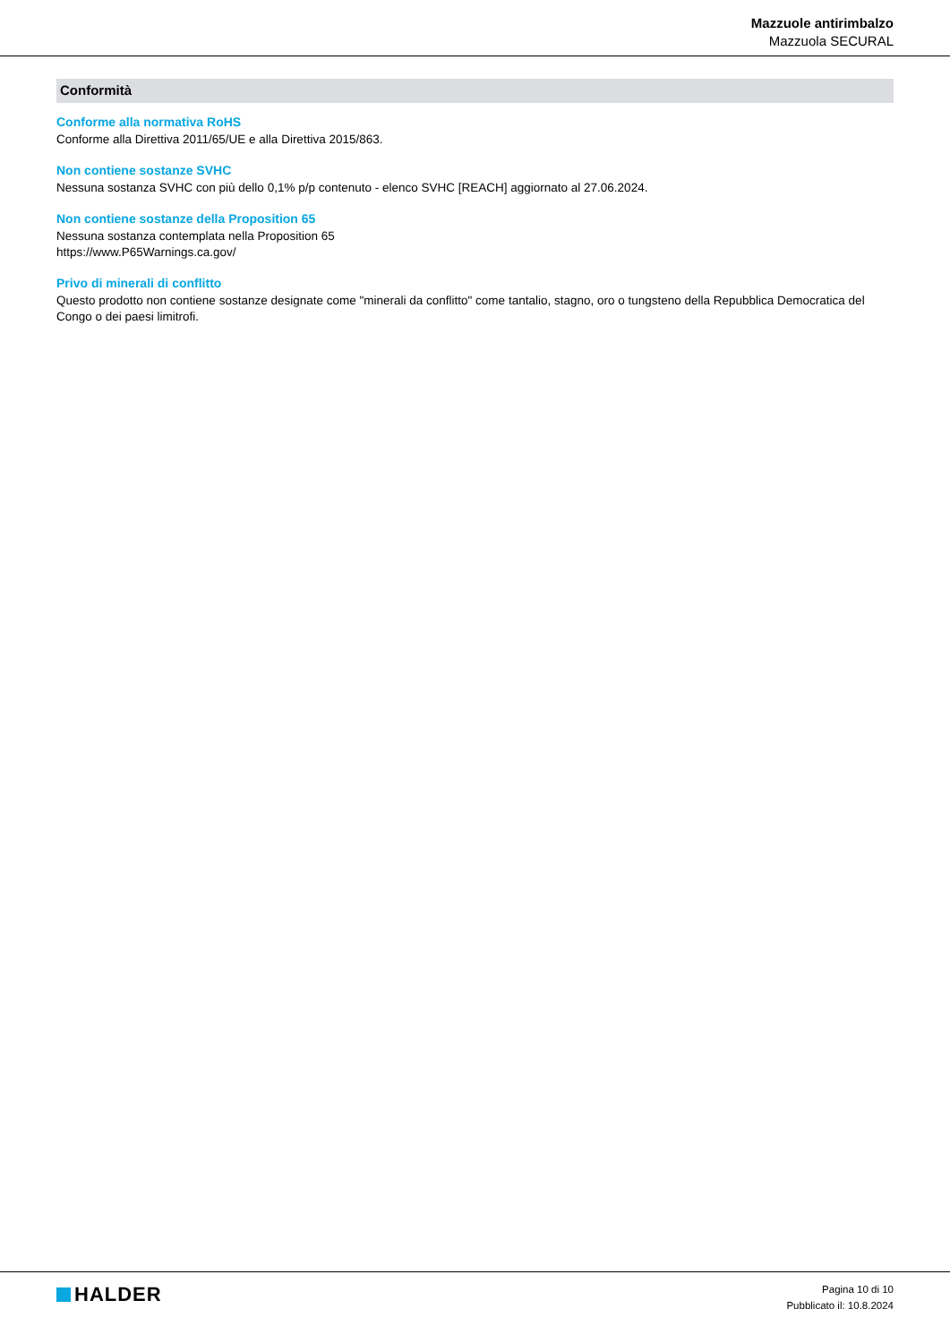Mazzuole antirimbalzo
Mazzuola SECURAL
Conformità
Conforme alla normativa RoHS
Conforme alla Direttiva 2011/65/UE e alla Direttiva 2015/863.
Non contiene sostanze SVHC
Nessuna sostanza SVHC con più dello 0,1% p/p contenuto - elenco SVHC [REACH] aggiornato al 27.06.2024.
Non contiene sostanze della Proposition 65
Nessuna sostanza contemplata nella Proposition 65
https://www.P65Warnings.ca.gov/
Privo di minerali di conflitto
Questo prodotto non contiene sostanze designate come "minerali da conflitto" come tantalio, stagno, oro o tungsteno della Repubblica Democratica del Congo o dei paesi limitrofi.
HALDER
Pagina 10 di 10
Pubblicato il: 10.8.2024